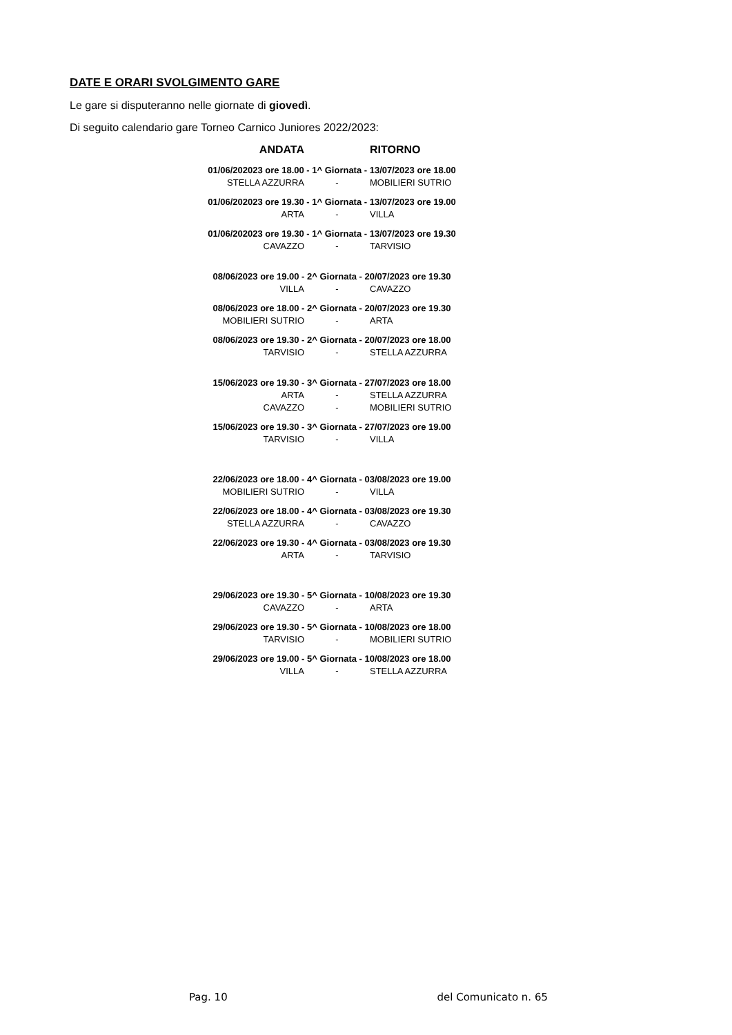DATE E ORARI SVOLGIMENTO GARE
Le gare si disputeranno nelle giornate di giovedì.
Di seguito calendario gare Torneo Carnico Juniores 2022/2023:
| ANDATA | | RITORNO |
| --- | --- | --- |
| 01/06/202023 ore 18.00 - 1^ Giornata - 13/07/2023 ore 18.00 | | |
| STELLA AZZURRA | - | MOBILIERI SUTRIO |
| 01/06/202023 ore 19.30 - 1^ Giornata - 13/07/2023 ore 19.00 | | |
| ARTA | - | VILLA |
| 01/06/202023 ore 19.30 - 1^ Giornata - 13/07/2023 ore 19.30 | | |
| CAVAZZO | - | TARVISIO |
| 08/06/2023 ore 19.00 - 2^ Giornata - 20/07/2023 ore 19.30 | | |
| VILLA | - | CAVAZZO |
| 08/06/2023 ore 18.00 - 2^ Giornata - 20/07/2023 ore 19.30 | | |
| MOBILIERI SUTRIO | - | ARTA |
| 08/06/2023 ore 19.30 - 2^ Giornata - 20/07/2023 ore 18.00 | | |
| TARVISIO | - | STELLA AZZURRA |
| 15/06/2023 ore 19.30 - 3^ Giornata - 27/07/2023 ore 18.00 | | |
| ARTA | - | STELLA AZZURRA |
| CAVAZZO | - | MOBILIERI SUTRIO |
| 15/06/2023 ore 19.30 - 3^ Giornata - 27/07/2023 ore 19.00 | | |
| TARVISIO | - | VILLA |
| 22/06/2023 ore 18.00 - 4^ Giornata - 03/08/2023 ore 19.00 | | |
| MOBILIERI SUTRIO | - | VILLA |
| 22/06/2023 ore 18.00 - 4^ Giornata - 03/08/2023 ore 19.30 | | |
| STELLA AZZURRA | - | CAVAZZO |
| 22/06/2023 ore 19.30 - 4^ Giornata - 03/08/2023 ore 19.30 | | |
| ARTA | - | TARVISIO |
| 29/06/2023 ore 19.30 - 5^ Giornata - 10/08/2023 ore 19.30 | | |
| CAVAZZO | - | ARTA |
| 29/06/2023 ore 19.30 - 5^ Giornata - 10/08/2023 ore 18.00 | | |
| TARVISIO | - | MOBILIERI SUTRIO |
| 29/06/2023 ore 19.00 - 5^ Giornata - 10/08/2023 ore 18.00 | | |
| VILLA | - | STELLA AZZURRA |
Pag. 10 del Comunicato n. 65